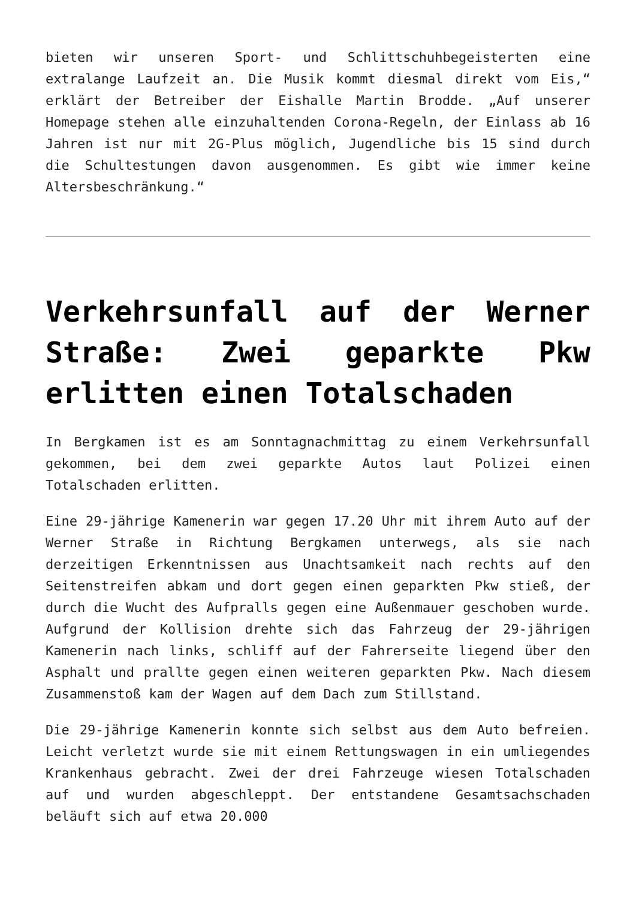bieten wir unseren Sport- und Schlittschuhbegeisterten eine extralange Laufzeit an. Die Musik kommt diesmal direkt vom Eis,“ erklärt der Betreiber der Eishalle Martin Brodde. „Auf unserer Homepage stehen alle einzuhaltenden Corona-Regeln, der Einlass ab 16 Jahren ist nur mit 2G-Plus möglich, Jugendliche bis 15 sind durch die Schultestungen davon ausgenommen. Es gibt wie immer keine Altersbeschränkung.“
Verkehrsunfall auf der Werner Straße: Zwei geparkte Pkw erlitten einen Totalschaden
In Bergkamen ist es am Sonntagnachmittag zu einem Verkehrsunfall gekommen, bei dem zwei geparkte Autos laut Polizei einen Totalschaden erlitten.
Eine 29-jährige Kamenerin war gegen 17.20 Uhr mit ihrem Auto auf der Werner Straße in Richtung Bergkamen unterwegs, als sie nach derzeitigen Erkenntnissen aus Unachtsamkeit nach rechts auf den Seitenstreifen abkam und dort gegen einen geparkten Pkw stieß, der durch die Wucht des Aufpralls gegen eine Außenmauer geschoben wurde. Aufgrund der Kollision drehte sich das Fahrzeug der 29-jährigen Kamenerin nach links, schliff auf der Fahrerseite liegend über den Asphalt und prallte gegen einen weiteren geparkten Pkw. Nach diesem Zusammenstoß kam der Wagen auf dem Dach zum Stillstand.
Die 29-jährige Kamenerin konnte sich selbst aus dem Auto befreien. Leicht verletzt wurde sie mit einem Rettungswagen in ein umliegendes Krankenhaus gebracht. Zwei der drei Fahrzeuge wiesen Totalschaden auf und wurden abgeschleppt. Der entstandene Gesamtsachschaden beläuft sich auf etwa 20.000